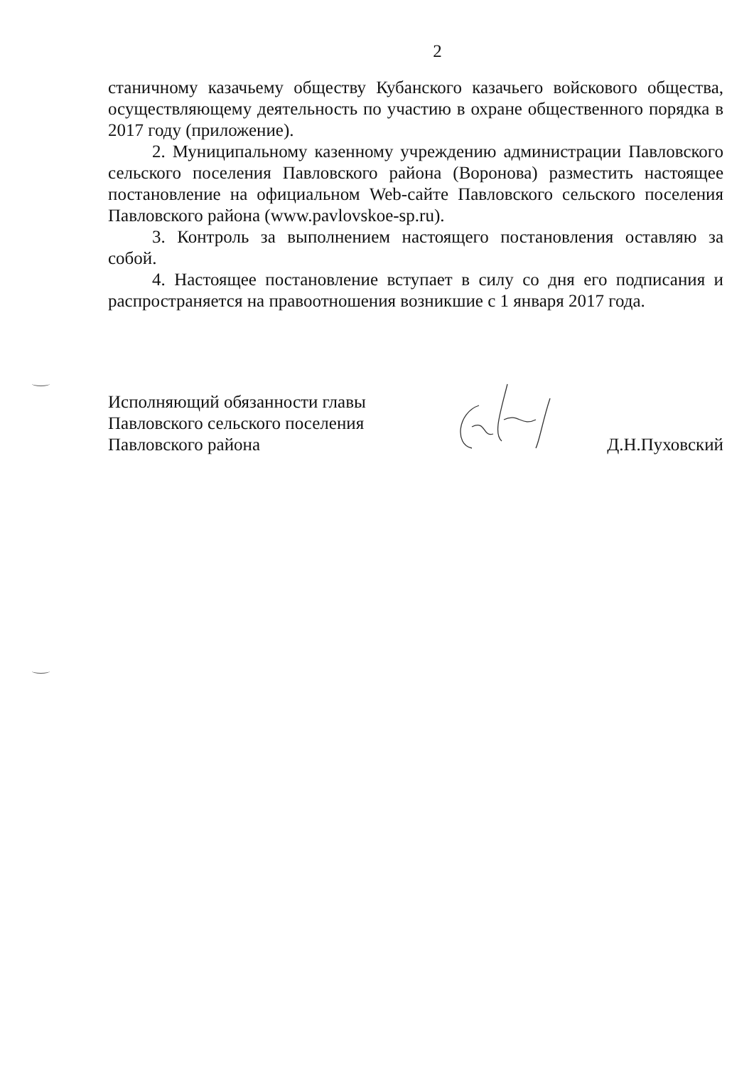2
станичному казачьему обществу Кубанского казачьего войскового общества, осуществляющему деятельность по участию в охране общественного порядка в 2017 году (приложение).
2. Муниципальному казенному учреждению администрации Павловского сельского поселения Павловского района (Воронова) разместить настоящее постановление на официальном Web-сайте Павловского сельского поселения Павловского района (www.pavlovskoe-sp.ru).
3. Контроль за выполнением настоящего постановления оставляю за собой.
4. Настоящее постановление вступает в силу со дня его подписания и распространяется на правоотношения возникшие с 1 января 2017 года.
Исполняющий обязанности главы
Павловского сельского поселения
Павловского района
Д.Н.Пуховский